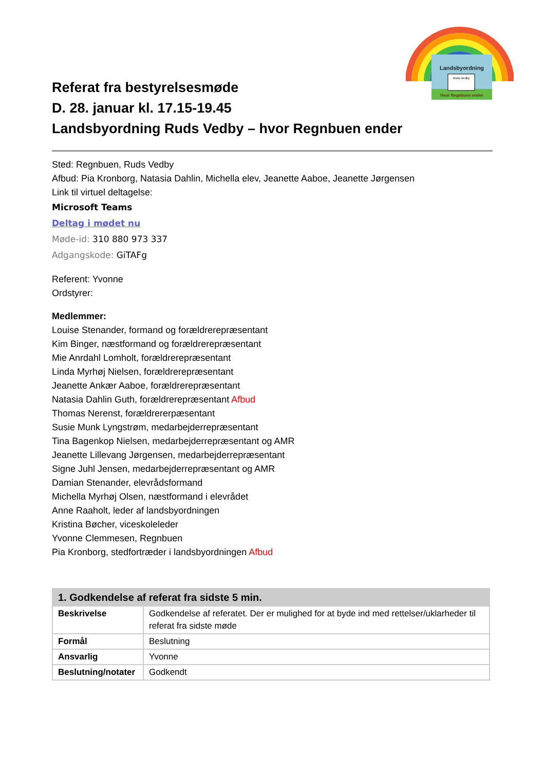Landsbyordning
Ruds-Vedby
Hvor Regnbuen ender
Referat fra bestyrelsesmøde
D. 28. januar kl. 17.15-19.45
Landsbyordning Ruds Vedby – hvor Regnbuen ender
Sted: Regnbuen, Ruds Vedby
Afbud: Pia Kronborg, Natasia Dahlin, Michella elev, Jeanette Aaboe, Jeanette Jørgensen
Link til virtuel deltagelse:
Microsoft Teams
Deltag i mødet nu
Møde-id: 310 880 973 337
Adgangskode: GiTAFg
Referent: Yvonne
Ordstyrer:
Medlemmer:
Louise Stenander, formand og forældrerepræsentant
Kim Binger, næstformand og forældrerepræsentant
Mie Anrdahl Lomholt, forældrerepræsentant
Linda Myrhøj Nielsen, forældrerepræsentant
Jeanette Ankær Aaboe, forældrerepræsentant
Natasia Dahlin Guth, forældrerepræsentant Afbud
Thomas Nerenst, forældrererpæsentant
Susie Munk Lyngstrøm, medarbejderrepræsentant
Tina Bagenkop Nielsen, medarbejderrepræsentant og AMR
Jeanette Lillevang Jørgensen, medarbejderrepræsentant
Signe Juhl Jensen, medarbejderrepræsentant og AMR
Damian Stenander, elevrådsformand
Michella Myrhøj Olsen, næstformand i elevrådet
Anne Raaholt, leder af landsbyordningen
Kristina Bøcher, viceskoleleder
Yvonne Clemmesen, Regnbuen
Pia Kronborg, stedfortræder i landsbyordningen Afbud
| 1. Godkendelse af referat fra sidste 5 min. | |
| --- | --- |
| Beskrivelse | Godkendelse af referatet. Der er mulighed for at byde ind med rettelser/uklarheder til referat fra sidste møde |
| Formål | Beslutning |
| Ansvarlig | Yvonne |
| Beslutning/notater | Godkendt |